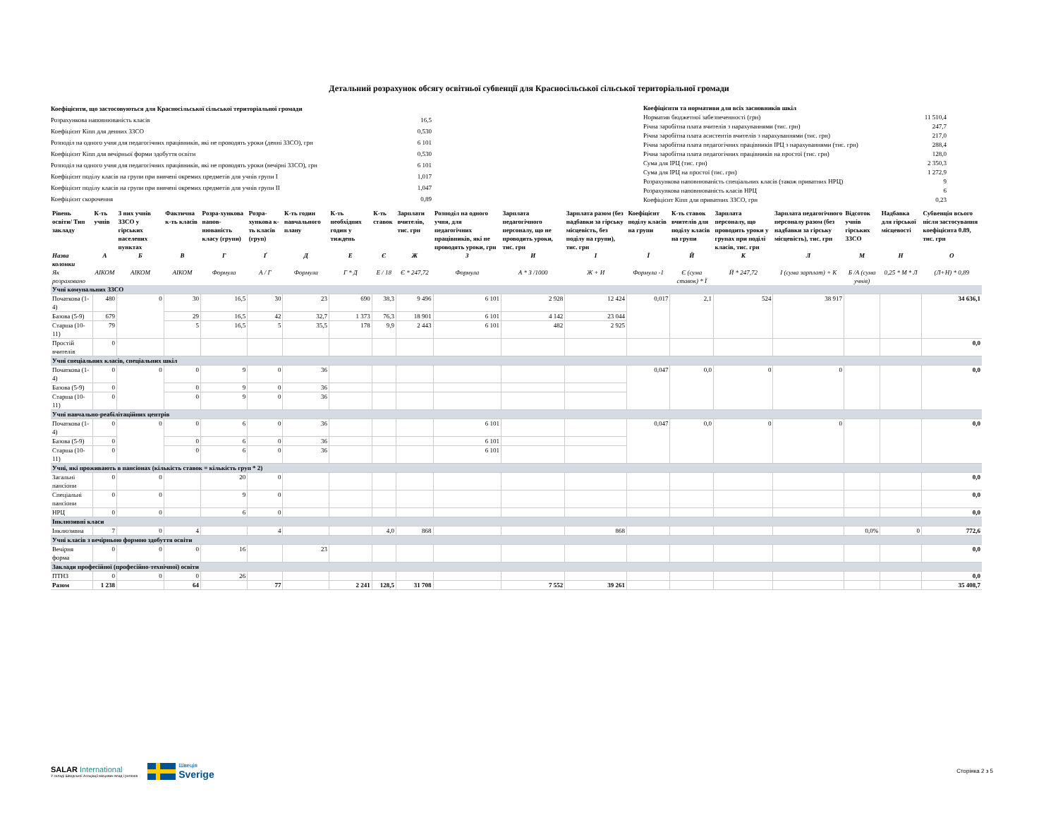Детальний розрахунок обсягу освітньої субвенції для Красносільської сільської територіальної громади
| Коефіцієнти, що застосовуються для Красносільської сільської територіальної громади | |
| Розрахункова наповнюваність класів | 16,5 |
| Коефіцієнт Кіпп для денних ЗЗСО | 0,530 |
| Розподіл на одного учня для педагогічних працівників, які не проводять уроки (денні ЗЗСО), грн | 6 101 |
| Коефіцієнт Кіпп для вечірньої форми здобуття освіти | 0,530 |
| Розподіл на одного учня для педагогічних працівників, які не проводять уроки (вечірні ЗЗСО), грн | 6 101 |
| Коефіцієнт поділу класів на групи при вивчені окремих предметів для учнів групи I | 1,017 |
| Коефіцієнт поділу класів на групи при вивчені окремих предметів для учнів групи II | 1,047 |
| Коефіцієнт скорочення | 0,89 |
| Коефіцієнти та нормативи для всіх засновників шкіл | |
| Норматив бюджетної забезпеченності (грн) | 11 510,4 |
| Річна заробітна плата вчителів з нарахуваннями (тис. грн) | 247,7 |
| Річна заробітна плата асистентів вчителів з нарахуваннями (тис. грн) | 217,0 |
| Річна заробітна плата педагогічних працівників ІРЦ з нарахуваннями (тис. грн) | 288,4 |
| Річна заробітна плата педагогічних працівників на простої (тис. грн) | 128,0 |
| Сума для ІРЦ (тис. грн) | 2 350,3 |
| Сума для ІРЦ на простої (тис. грн) | 1 272,9 |
| Розрахункова наповнюваність спеціальних класів (також приватних НРЦ) | 9 |
| Розрахункова наповнюваність класів НРЦ | 6 |
| Коефіцієнт Кіпп для приватних ЗЗСО, грн | 0,23 |
| Рівень освіти/ Тип закладу | К-ть учнів | З них учнів ЗЗСО у гірських населених пунктах | Фактична к-ть класів | Розра-хункова напов-нюваність класу (групи) | Розра-хункова к-ть класів (груп) | К-ть годин навчального плану | К-ть необхідних годин у тиждень | К-ть ставок | Зарплати вчителів, тис. грн | Розподіл на одного учня, для педагогічних працівників, які не проводять уроки, грн | Зарплата педагогічного персоналу, що не проводить уроки, тис. грн | Зарплата разом (без надбавки за гірську місцевість, без поділу на групи), тис. грн | Коефіцієнт поділу класів на групи | К-ть ставок вчителів для поділу класів на групи | Зарплата персоналу, що проводить уроки у групах при поділі класів, тис. грн | Зарплата педагогічного персоналу разом (без надбавки за гірську місцевість), тис. грн | Відсоток учнів гірських ЗЗСО | Надбавка для гірської місцевості | Субвенція всього після застосування коефіцієнта 0.89, тис. грн |
| --- | --- | --- | --- | --- | --- | --- | --- | --- | --- | --- | --- | --- | --- | --- | --- | --- | --- | --- | --- |
| Назва колонки | А | Б | В | Г | Ґ | Д | Е | Є | Ж | З | И | І | Ї | Й | К | Л | М | Н | О |
| Як розраховано | АІКОМ | АІКОМ | АІКОМ | Формула | А / Г | Формула | Г * Д | Е / 18 | Є * 247,72 | Формула | А * З /1000 | Ж + И | Формула -1 | Є (сума ставок) * Ї | Й * 247,72 | І (сума зарплат) + К | Б /А (сума учнів) | 0,25 * М * Л | (Л+Н) * 0,89 |
| Учні комунальних ЗЗСО | | | | | | | | | | | | | | | | | | | |
| Початкова (1-4) | 480 | 0 | 30 | 16,5 | 30 | 23 | 690 | 38,3 | 9 496 | 6 101 | 2 928 | 12 424 | 0,017 | 2,1 | 524 | 38 917 | | | 34 636,1 |
| Базова (5-9) | 679 | | 29 | 16,5 | 42 | 32,7 | 1 373 | 76,3 | 18 901 | 6 101 | 4 142 | 23 044 | | | | | | | |
| Старша (10-11) | 79 | | 5 | 16,5 | 5 | 35,5 | 178 | 9,9 | 2 443 | 6 101 | 482 | 2 925 | | | | | | | |
| Простій вчителів | 0 | | | | | | | | | | | | | | | | | | 0,0 |
| Учні спеціальних класів, спеціальних шкіл | | | | | | | | | | | | | | | | | | | |
| Початкова (1-4) | 0 | 0 | 0 | 9 | 0 | 36 | | | | | | | 0,047 | 0,0 | 0 | 0 | | | 0,0 |
| Базова (5-9) | 0 | | 0 | 9 | 0 | 36 | | | | | | | | | | | | | |
| Старша (10-11) | 0 | | 0 | 9 | 0 | 36 | | | | | | | | | | | | | |
| Учні навчально-реабілітаційних центрів | | | | | | | | | | | | | | | | | | | |
| Початкова (1-4) | 0 | 0 | 0 | 6 | 0 | 36 | | | | 6 101 | | | 0,047 | 0,0 | 0 | 0 | | | 0,0 |
| Базова (5-9) | 0 | | 0 | 6 | 0 | 36 | | | | 6 101 | | | | | | | | | |
| Старша (10-11) | 0 | | 0 | 6 | 0 | 36 | | | | 6 101 | | | | | | | | | |
| Учні, які проживають в пансіонах (кількість ставок = кількість груп * 2) | | | | | | | | | | | | | | | | | | | |
| Загальні пансіони | 0 | 0 | | 20 | 0 | | | | | | | | | | | | | | 0,0 |
| Спеціальні пансіони | 0 | 0 | | 9 | 0 | | | | | | | | | | | | | | 0,0 |
| НРЦ | 0 | 0 | | 6 | 0 | | | | | | | | | | | | | | 0,0 |
| Інклюзивні класи | | | | | | | | | | | | | | | | | | | |
| Інклюзивна | 7 | 0 | 4 | | 4 | | | 4,0 | 868 | | | 868 | | | | | 0,0% | 0 | 772,6 |
| Учні класів з вечірньою формою здобуття освіти | | | | | | | | | | | | | | | | | | | |
| Вечірня форма | 0 | 0 | 0 | 16 | | 23 | | | | | | | | | | | | | 0,0 |
| Заклади професійної (професійно-технічної) освіти | | | | | | | | | | | | | | | | | | | |
| ПТНЗ | 0 | 0 | 0 | 26 | | | | | | | | | | | | | | | 0,0 |
| Разом | 1 238 | | 64 | | 77 | | 2 241 | 128,5 | 31 708 | | 7 552 | 39 261 | | | | | | | 35 408,7 |
SALAR International
У складі Шведської Асоціації місцевих влад і регіонів
Швеція
Sverige
Сторінка 2 з 5